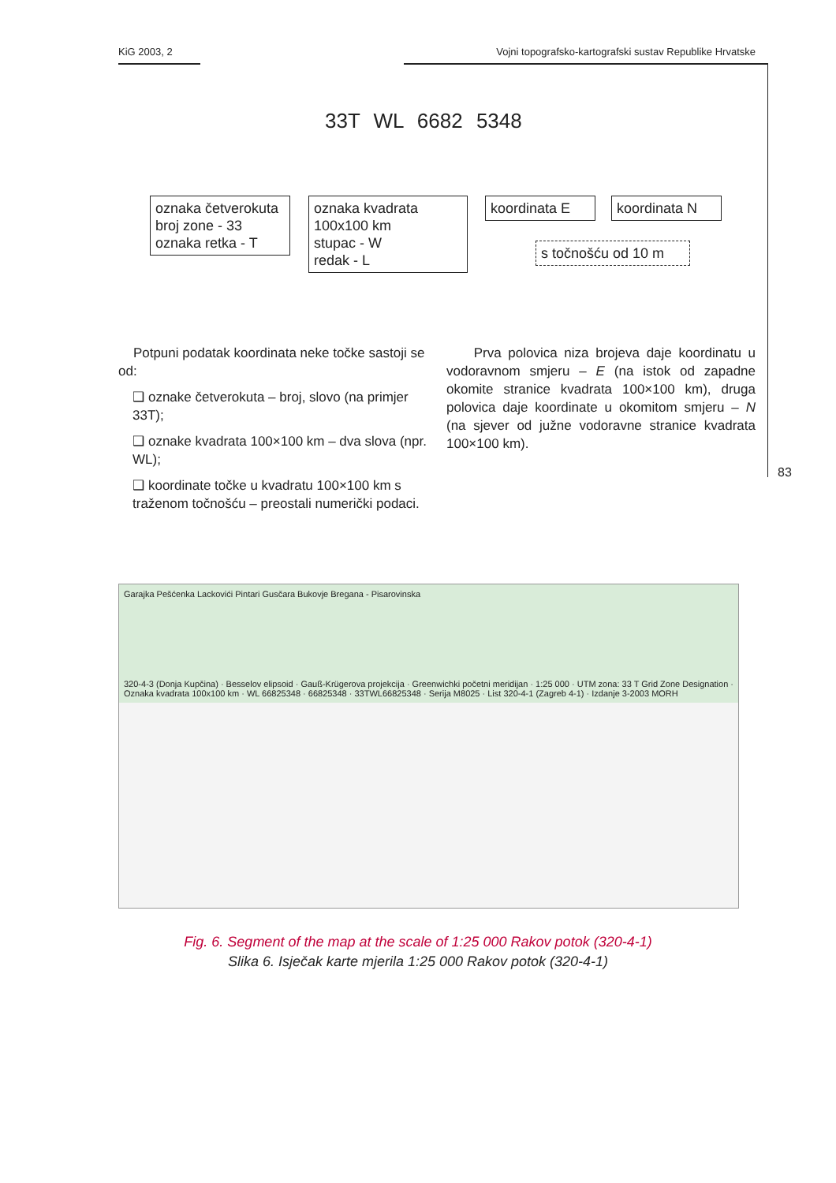KiG 2003, 2 Vojni topografsko-kartografski sustav Republike Hrvatske
33T WL 6682 5348
oznaka četverokuta
broj zone - 33
oznaka retka - T
oznaka kvadrata
100x100 km
stupac - W
redak - L
koordinata E
koordinata N
s točnošću od 10 m
Potpuni podatak koordinata neke točke sastoji se od:
❑ oznake četverokuta – broj, slovo (na primjer 33T);
❑ oznake kvadrata 100×100 km – dva slova (npr. WL);
❑ koordinate točke u kvadratu 100×100 km s traženom točnošću – preostali numerički podaci.
Prva polovica niza brojeva daje koordinatu u vodoravnom smjeru – E (na istok od zapadne okomite stranice kvadrata 100×100 km), druga polovica daje koordinate u okomitom smjeru – N (na sjever od južne vodoravne stranice kvadrata 100×100 km).
83
Garajka Pešćenka Lackovići Pintari Gusčara Bukovje Bregana - Pisarovinska
320-4-3 (Donja Kupčina) · Besselov elipsoid · Gauß-Krügerova projekcija · Greenwichki početni meridijan · 1:25 000 · UTM zona: 33 T Grid Zone Designation · Oznaka kvadrata 100x100 km · WL 66825348 · 66825348 · 33TWL66825348 · Serija M8025 · List 320-4-1 (Zagreb 4-1) · Izdanje 3-2003 MORH
Fig. 6. Segment of the map at the scale of 1:25 000 Rakov potok (320-4-1)
Slika 6. Isječak karte mjerila 1:25 000 Rakov potok (320-4-1)